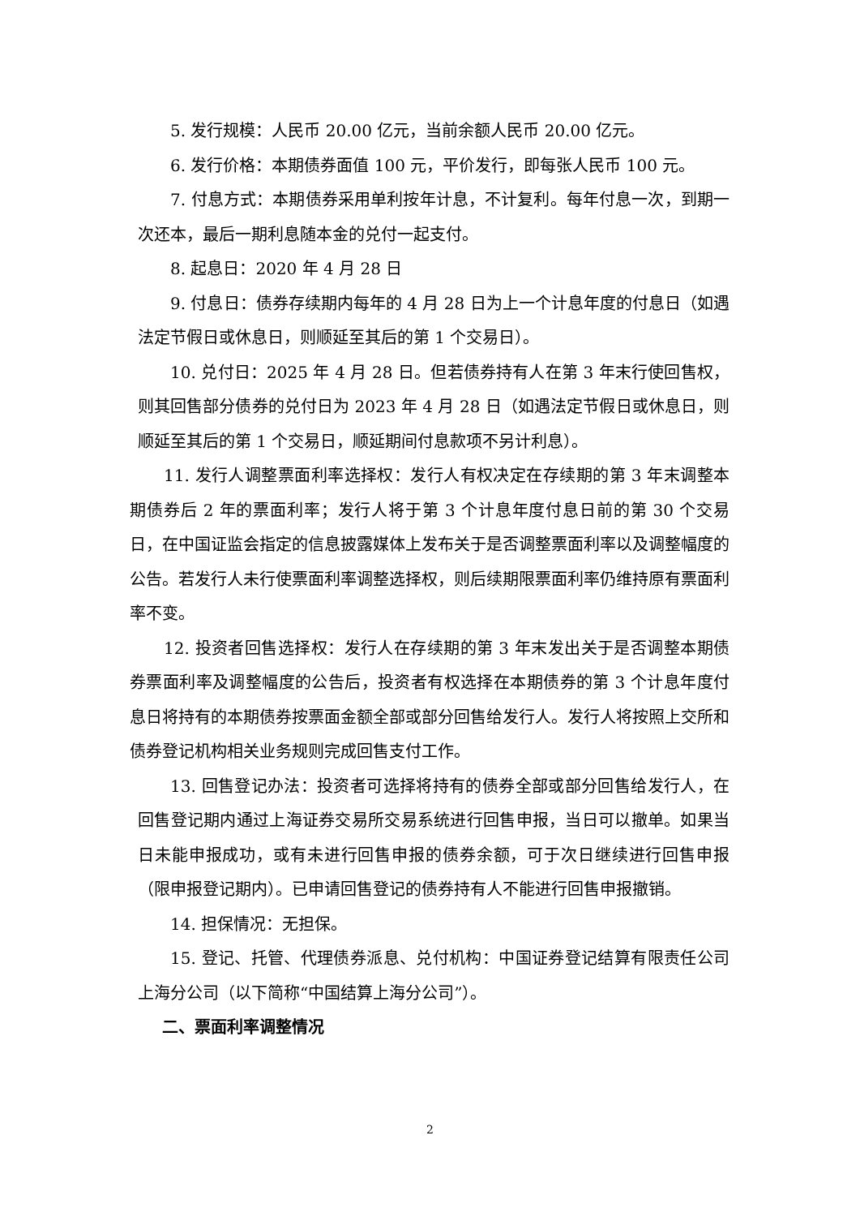5. 发行规模：人民币 20.00 亿元，当前余额人民币 20.00 亿元。
6. 发行价格：本期债券面值 100 元，平价发行，即每张人民币 100 元。
7. 付息方式：本期债券采用单利按年计息，不计复利。每年付息一次，到期一次还本，最后一期利息随本金的兑付一起支付。
8. 起息日：2020 年 4 月 28 日
9. 付息日：债券存续期内每年的 4 月 28 日为上一个计息年度的付息日（如遇法定节假日或休息日，则顺延至其后的第 1 个交易日）。
10. 兑付日：2025 年 4 月 28 日。但若债券持有人在第 3 年末行使回售权，则其回售部分债券的兑付日为 2023 年 4 月 28 日（如遇法定节假日或休息日，则顺延至其后的第 1 个交易日，顺延期间付息款项不另计利息）。
11. 发行人调整票面利率选择权：发行人有权决定在存续期的第 3 年末调整本期债券后 2 年的票面利率；发行人将于第 3 个计息年度付息日前的第 30 个交易日，在中国证监会指定的信息披露媒体上发布关于是否调整票面利率以及调整幅度的公告。若发行人未行使票面利率调整选择权，则后续期限票面利率仍维持原有票面利率不变。
12. 投资者回售选择权：发行人在存续期的第 3 年末发出关于是否调整本期债券票面利率及调整幅度的公告后，投资者有权选择在本期债券的第 3 个计息年度付息日将持有的本期债券按票面金额全部或部分回售给发行人。发行人将按照上交所和债券登记机构相关业务规则完成回售支付工作。
13. 回售登记办法：投资者可选择将持有的债券全部或部分回售给发行人，在回售登记期内通过上海证券交易所交易系统进行回售申报，当日可以撤单。如果当日未能申报成功，或有未进行回售申报的债券余额，可于次日继续进行回售申报（限申报登记期内）。已申请回售登记的债券持有人不能进行回售申报撤销。
14. 担保情况：无担保。
15. 登记、托管、代理债券派息、兑付机构：中国证券登记结算有限责任公司上海分公司（以下简称“中国结算上海分公司”）。
二、票面利率调整情况
2